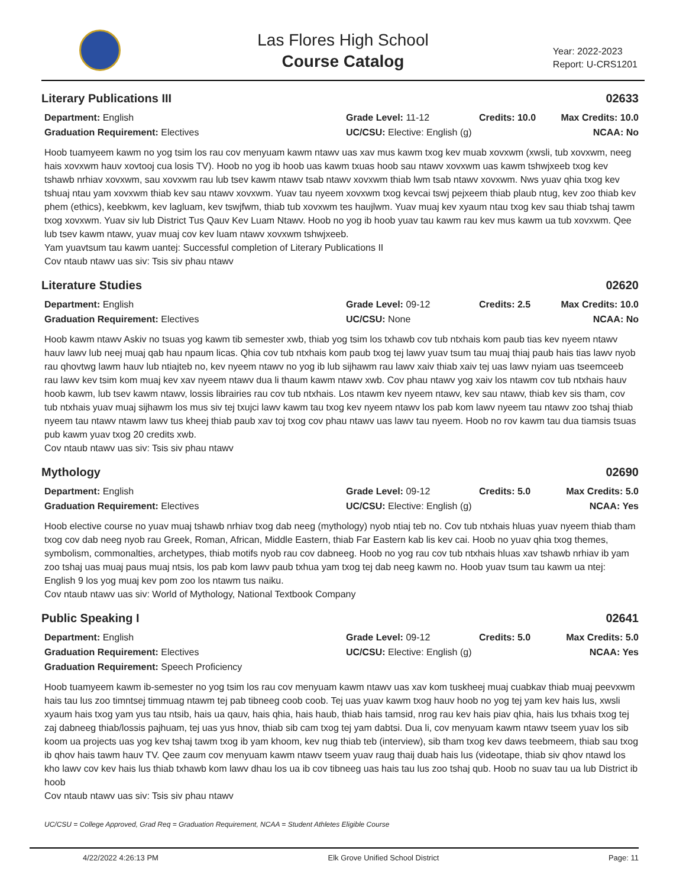Las Flores High School
Course Catalog
Year: 2022-2023
Report: U-CRS1201
Literary Publications III 02633
Department: English
Grade Level: 11-12
Credits: 10.0
Max Credits: 10.0
Graduation Requirement: Electives
UC/CSU: Elective: English (g)
NCAA: No
Hoob tuamyeem kawm no yog tsim los rau cov menyuam kawm ntawv uas xav mus kawm txog kev muab xovxwm (xwsli, tub xovxwm, neeg hais xovxwm hauv xovtooj cua losis TV). Hoob no yog ib hoob uas kawm txuas hoob sau ntawv xovxwm uas kawm tshwjxeeb txog kev tshawb nrhiav xovxwm, sau xovxwm rau lub tsev kawm ntawv tsab ntawv xovxwm thiab lwm tsab ntawv xovxwm. Nws yuav qhia txog kev tshuaj ntau yam xovxwm thiab kev sau ntawv xovxwm. Yuav tau nyeem xovxwm txog kevcai tswj pejxeem thiab plaub ntug, kev zoo thiab kev phem (ethics), keebkwm, kev lagluam, kev tswjfwm, thiab tub xovxwm tes haujlwm. Yuav muaj kev xyaum ntau txog kev sau thiab tshaj tawm txog xovxwm. Yuav siv lub District Tus Qauv Kev Luam Ntawv. Hoob no yog ib hoob yuav tau kawm rau kev mus kawm ua tub xovxwm. Qee lub tsev kawm ntawv, yuav muaj cov kev luam ntawv xovxwm tshwjxeeb.
Yam yuavtsum tau kawm uantej: Successful completion of Literary Publications II
Cov ntaub ntawv uas siv: Tsis siv phau ntawv
Literature Studies 02620
Department: English
Grade Level: 09-12
Credits: 2.5
Max Credits: 10.0
Graduation Requirement: Electives
UC/CSU: None
NCAA: No
Hoob kawm ntawv Askiv no tsuas yog kawm tib semester xwb, thiab yog tsim los txhawb cov tub ntxhais kom paub tias kev nyeem ntawv hauv lawv lub neej muaj qab hau npaum licas. Qhia cov tub ntxhais kom paub txog tej lawv yuav tsum tau muaj thiaj paub hais tias lawv nyob rau qhovtwg lawm hauv lub ntiajteb no, kev nyeem ntawv no yog ib lub sijhawm rau lawv xaiv thiab xaiv tej uas lawv nyiam uas tseemceeb rau lawv kev tsim kom muaj kev xav nyeem ntawv dua li thaum kawm ntawv xwb. Cov phau ntawv yog xaiv los ntawm cov tub ntxhais hauv hoob kawm, lub tsev kawm ntawv, lossis librairies rau cov tub ntxhais. Los ntawm kev nyeem ntawv, kev sau ntawv, thiab kev sis tham, cov tub ntxhais yuav muaj sijhawm los mus siv tej txujci lawv kawm tau txog kev nyeem ntawv los pab kom lawv nyeem tau ntawv zoo tshaj thiab nyeem tau ntawv ntawm lawv tus kheej thiab paub xav toj txog cov phau ntawv uas lawv tau nyeem. Hoob no rov kawm tau dua tiamsis tsuas pub kawm yuav txog 20 credits xwb.
Cov ntaub ntawv uas siv: Tsis siv phau ntawv
Mythology 02690
Department: English
Grade Level: 09-12
Credits: 5.0
Max Credits: 5.0
Graduation Requirement: Electives
UC/CSU: Elective: English (g)
NCAA: Yes
Hoob elective course no yuav muaj tshawb nrhiav txog dab neeg (mythology) nyob ntiaj teb no. Cov tub ntxhais hluas yuav nyeem thiab tham txog cov dab neeg nyob rau Greek, Roman, African, Middle Eastern, thiab Far Eastern kab lis kev cai. Hoob no yuav qhia txog themes, symbolism, commonalties, archetypes, thiab motifs nyob rau cov dabneeg. Hoob no yog rau cov tub ntxhais hluas xav tshawb nrhiav ib yam zoo tshaj uas muaj paus muaj ntsis, los pab kom lawv paub txhua yam txog tej dab neeg kawm no. Hoob yuav tsum tau kawm ua ntej: English 9 los yog muaj kev pom zoo los ntawm tus naiku.
Cov ntaub ntawv uas siv: World of Mythology, National Textbook Company
Public Speaking I 02641
Department: English
Grade Level: 09-12
Credits: 5.0
Max Credits: 5.0
Graduation Requirement: Electives
UC/CSU: Elective: English (g)
NCAA: Yes
Graduation Requirement: Speech Proficiency
Hoob tuamyeem kawm ib-semester no yog tsim los rau cov menyuam kawm ntawv uas xav kom tuskheej muaj cuabkav thiab muaj peevxwm hais tau lus zoo timntsej timmuag ntawm tej pab tibneeg coob coob. Tej uas yuav kawm txog hauv hoob no yog tej yam kev hais lus, xwsli xyaum hais txog yam yus tau ntsib, hais ua qauv, hais qhia, hais haub, thiab hais tamsid, nrog rau kev hais piav qhia, hais lus txhais txog tej zaj dabneeg thiab/lossis pajhuam, tej uas yus hnov, thiab sib cam txog tej yam dabtsi. Dua li, cov menyuam kawm ntawv tseem yuav los sib koom ua projects uas yog kev tshaj tawm txog ib yam khoom, kev nug thiab teb (interview), sib tham txog kev daws teebmeem, thiab sau txog ib qhov hais tawm hauv TV. Qee zaum cov menyuam kawm ntawv tseem yuav raug thaij duab hais lus (videotape, thiab siv qhov ntawd los kho lawv cov kev hais lus thiab txhawb kom lawv dhau los ua ib cov tibneeg uas hais tau lus zoo tshaj qub. Hoob no suav tau ua lub District ib hoob
Cov ntaub ntawv uas siv: Tsis siv phau ntawv
UC/CSU = College Approved, Grad Req = Graduation Requirement, NCAA = Student Athletes Eligible Course
4/22/2022 4:26:13 PM Elk Grove Unified School District Page: 11